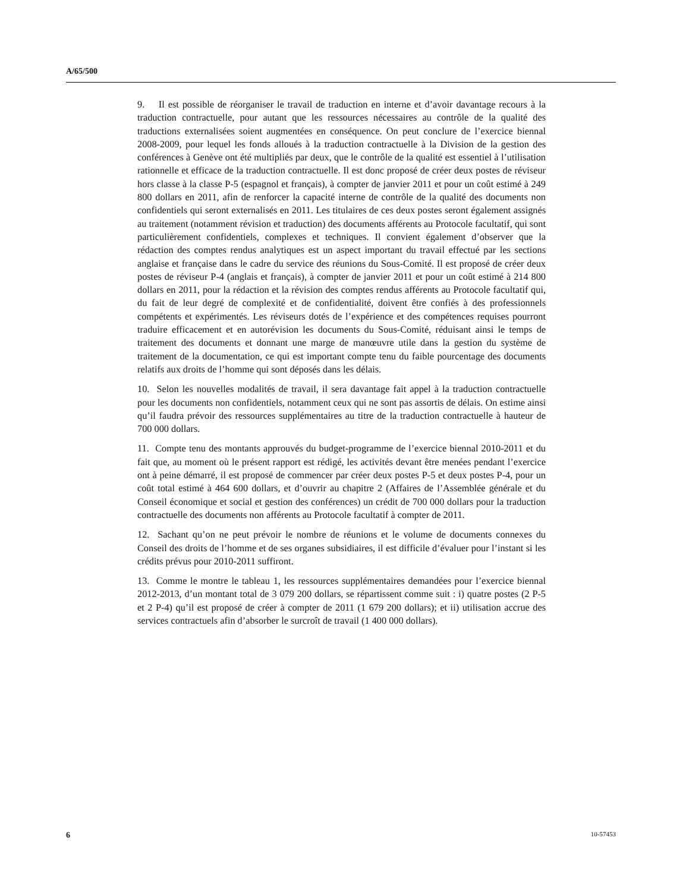A/65/500
9. Il est possible de réorganiser le travail de traduction en interne et d’avoir davantage recours à la traduction contractuelle, pour autant que les ressources nécessaires au contrôle de la qualité des traductions externalisées soient augmentées en conséquence. On peut conclure de l’exercice biennal 2008-2009, pour lequel les fonds alloués à la traduction contractuelle à la Division de la gestion des conférences à Genève ont été multipliés par deux, que le contrôle de la qualité est essentiel à l’utilisation rationnelle et efficace de la traduction contractuelle. Il est donc proposé de créer deux postes de réviseur hors classe à la classe P-5 (espagnol et français), à compter de janvier 2011 et pour un coût estimé à 249 800 dollars en 2011, afin de renforcer la capacité interne de contrôle de la qualité des documents non confidentiels qui seront externalisés en 2011. Les titulaires de ces deux postes seront également assignés au traitement (notamment révision et traduction) des documents afférents au Protocole facultatif, qui sont particulièrement confidentiels, complexes et techniques. Il convient également d’observer que la rédaction des comptes rendus analytiques est un aspect important du travail effectué par les sections anglaise et française dans le cadre du service des réunions du Sous-Comité. Il est proposé de créer deux postes de réviseur P-4 (anglais et français), à compter de janvier 2011 et pour un coût estimé à 214 800 dollars en 2011, pour la rédaction et la révision des comptes rendus afférents au Protocole facultatif qui, du fait de leur degré de complexité et de confidentialité, doivent être confiés à des professionnels compétents et expérimentés. Les réviseurs dotés de l’expérience et des compétences requises pourront traduire efficacement et en autorévision les documents du Sous-Comité, réduisant ainsi le temps de traitement des documents et donnant une marge de manœuvre utile dans la gestion du système de traitement de la documentation, ce qui est important compte tenu du faible pourcentage des documents relatifs aux droits de l’homme qui sont déposés dans les délais.
10. Selon les nouvelles modalités de travail, il sera davantage fait appel à la traduction contractuelle pour les documents non confidentiels, notamment ceux qui ne sont pas assortis de délais. On estime ainsi qu’il faudra prévoir des ressources supplémentaires au titre de la traduction contractuelle à hauteur de 700 000 dollars.
11. Compte tenu des montants approuvés du budget-programme de l’exercice biennal 2010-2011 et du fait que, au moment où le présent rapport est rédigé, les activités devant être menées pendant l’exercice ont à peine démarré, il est proposé de commencer par créer deux postes P-5 et deux postes P-4, pour un coût total estimé à 464 600 dollars, et d’ouvrir au chapitre 2 (Affaires de l’Assemblée générale et du Conseil économique et social et gestion des conférences) un crédit de 700 000 dollars pour la traduction contractuelle des documents non afférents au Protocole facultatif à compter de 2011.
12. Sachant qu’on ne peut prévoir le nombre de réunions et le volume de documents connexes du Conseil des droits de l’homme et de ses organes subsidiaires, il est difficile d’évaluer pour l’instant si les crédits prévus pour 2010-2011 suffiront.
13. Comme le montre le tableau 1, les ressources supplémentaires demandées pour l’exercice biennal 2012-2013, d’un montant total de 3 079 200 dollars, se répartissent comme suit : i) quatre postes (2 P-5 et 2 P-4) qu’il est proposé de créer à compter de 2011 (1 679 200 dollars); et ii) utilisation accrue des services contractuels afin d’absorber le surcroît de travail (1 400 000 dollars).
6 10-57453